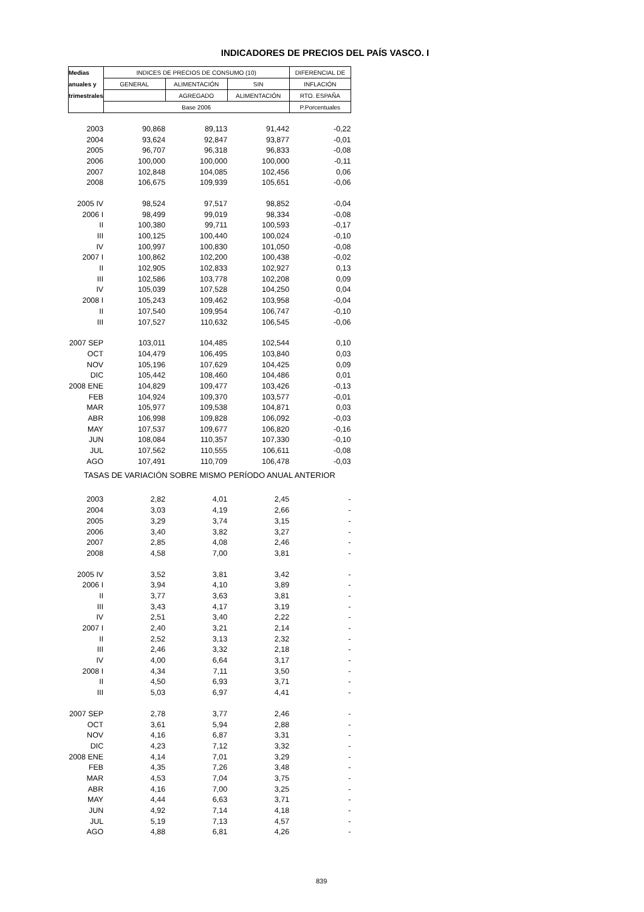INDICADORES DE PRECIOS DEL PAÍS VASCO. I
| Medias | INDICES DE PRECIOS DE CONSUMO (10) | | | DIFERENCIAL DE |
| --- | --- | --- | --- | --- |
| anuales y | GENERAL | ALIMENTACIÓN | SIN | INFLACIÓN |
| trimestrales | | AGREGADO | ALIMENTACIÓN | RTO. ESPAÑA |
| | Base 2006 | | | P.Porcentuales |
| 2003 | 90,868 | 89,113 | 91,442 | -0,22 |
| 2004 | 93,624 | 92,847 | 93,877 | -0,01 |
| 2005 | 96,707 | 96,318 | 96,833 | -0,08 |
| 2006 | 100,000 | 100,000 | 100,000 | -0,11 |
| 2007 | 102,848 | 104,085 | 102,456 | 0,06 |
| 2008 | 106,675 | 109,939 | 105,651 | -0,06 |
| 2005 IV | 98,524 | 97,517 | 98,852 | -0,04 |
| 2006 I | 98,499 | 99,019 | 98,334 | -0,08 |
| II | 100,380 | 99,711 | 100,593 | -0,17 |
| III | 100,125 | 100,440 | 100,024 | -0,10 |
| IV | 100,997 | 100,830 | 101,050 | -0,08 |
| 2007 I | 100,862 | 102,200 | 100,438 | -0,02 |
| II | 102,905 | 102,833 | 102,927 | 0,13 |
| III | 102,586 | 103,778 | 102,208 | 0,09 |
| IV | 105,039 | 107,528 | 104,250 | 0,04 |
| 2008 I | 105,243 | 109,462 | 103,958 | -0,04 |
| II | 107,540 | 109,954 | 106,747 | -0,10 |
| III | 107,527 | 110,632 | 106,545 | -0,06 |
| 2007 SEP | 103,011 | 104,485 | 102,544 | 0,10 |
| OCT | 104,479 | 106,495 | 103,840 | 0,03 |
| NOV | 105,196 | 107,629 | 104,425 | 0,09 |
| DIC | 105,442 | 108,460 | 104,486 | 0,01 |
| 2008 ENE | 104,829 | 109,477 | 103,426 | -0,13 |
| FEB | 104,924 | 109,370 | 103,577 | -0,01 |
| MAR | 105,977 | 109,538 | 104,871 | 0,03 |
| ABR | 106,998 | 109,828 | 106,092 | -0,03 |
| MAY | 107,537 | 109,677 | 106,820 | -0,16 |
| JUN | 108,084 | 110,357 | 107,330 | -0,10 |
| JUL | 107,562 | 110,555 | 106,611 | -0,08 |
| AGO | 107,491 | 110,709 | 106,478 | -0,03 |
| TASAS DE VARIACIÓN SOBRE MISMO PERÍODO ANUAL ANTERIOR | | | | |
| 2003 | 2,82 | 4,01 | 2,45 | - |
| 2004 | 3,03 | 4,19 | 2,66 | - |
| 2005 | 3,29 | 3,74 | 3,15 | - |
| 2006 | 3,40 | 3,82 | 3,27 | - |
| 2007 | 2,85 | 4,08 | 2,46 | - |
| 2008 | 4,58 | 7,00 | 3,81 | - |
| 2005 IV | 3,52 | 3,81 | 3,42 | - |
| 2006 I | 3,94 | 4,10 | 3,89 | - |
| II | 3,77 | 3,63 | 3,81 | - |
| III | 3,43 | 4,17 | 3,19 | - |
| IV | 2,51 | 3,40 | 2,22 | - |
| 2007 I | 2,40 | 3,21 | 2,14 | - |
| II | 2,52 | 3,13 | 2,32 | - |
| III | 2,46 | 3,32 | 2,18 | - |
| IV | 4,00 | 6,64 | 3,17 | - |
| 2008 I | 4,34 | 7,11 | 3,50 | - |
| II | 4,50 | 6,93 | 3,71 | - |
| III | 5,03 | 6,97 | 4,41 | - |
| 2007 SEP | 2,78 | 3,77 | 2,46 | - |
| OCT | 3,61 | 5,94 | 2,88 | - |
| NOV | 4,16 | 6,87 | 3,31 | - |
| DIC | 4,23 | 7,12 | 3,32 | - |
| 2008 ENE | 4,14 | 7,01 | 3,29 | - |
| FEB | 4,35 | 7,26 | 3,48 | - |
| MAR | 4,53 | 7,04 | 3,75 | - |
| ABR | 4,16 | 7,00 | 3,25 | - |
| MAY | 4,44 | 6,63 | 3,71 | - |
| JUN | 4,92 | 7,14 | 4,18 | - |
| JUL | 5,19 | 7,13 | 4,57 | - |
| AGO | 4,88 | 6,81 | 4,26 | - |
839